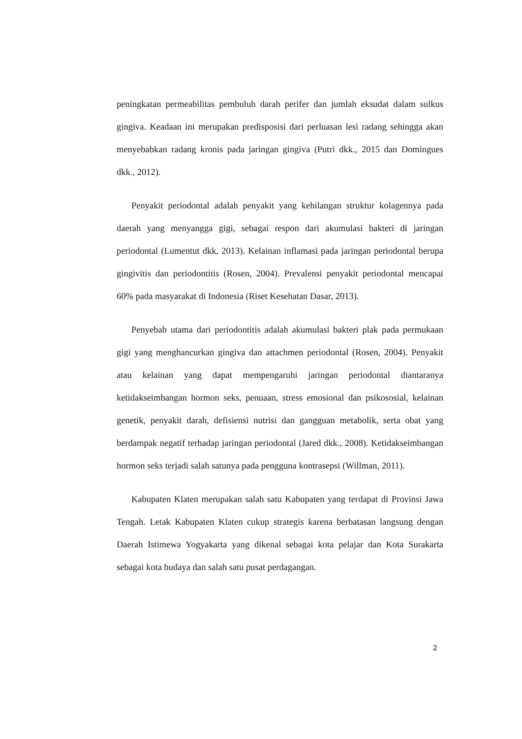peningkatan permeabilitas pembuluh darah perifer dan jumlah eksudat dalam sulkus gingiva. Keadaan ini merupakan predisposisi dari perluasan lesi radang sehingga akan menyebabkan radang kronis pada jaringan gingiva (Putri dkk., 2015 dan Domingues dkk., 2012).
Penyakit periodontal adalah penyakit yang kehilangan struktur kolagennya pada daerah yang menyangga gigi, sebagai respon dari akumulasi bakteri di jaringan periodontal (Lumentut dkk, 2013). Kelainan inflamasi pada jaringan periodontal berupa gingivitis dan periodontitis (Rosen, 2004). Prevalensi penyakit periodontal mencapai 60% pada masyarakat di Indonesia (Riset Kesehatan Dasar, 2013).
Penyebab utama dari periodontitis adalah akumulasi bakteri plak pada permukaan gigi yang menghancurkan gingiva dan attachmen periodontal (Rosen, 2004). Penyakit atau kelainan yang dapat mempengaruhi jaringan periodontal diantaranya ketidakseimbangan hormon seks, penuaan, stress emosional dan psikososial, kelainan genetik, penyakit darah, defisiensi nutrisi dan gangguan metabolik, serta obat yang berdampak negatif terhadap jaringan periodontal (Jared dkk., 2008). Ketidakseimbangan hormon seks terjadi salah satunya pada pengguna kontrasepsi (Willman, 2011).
Kabupaten Klaten merupakan salah satu Kabupaten yang terdapat di Provinsi Jawa Tengah. Letak Kabupaten Klaten cukup strategis karena berbatasan langsung dengan Daerah Istimewa Yogyakarta yang dikenal sebagai kota pelajar dan Kota Surakarta sebagai kota budaya dan salah satu pusat perdagangan.
2